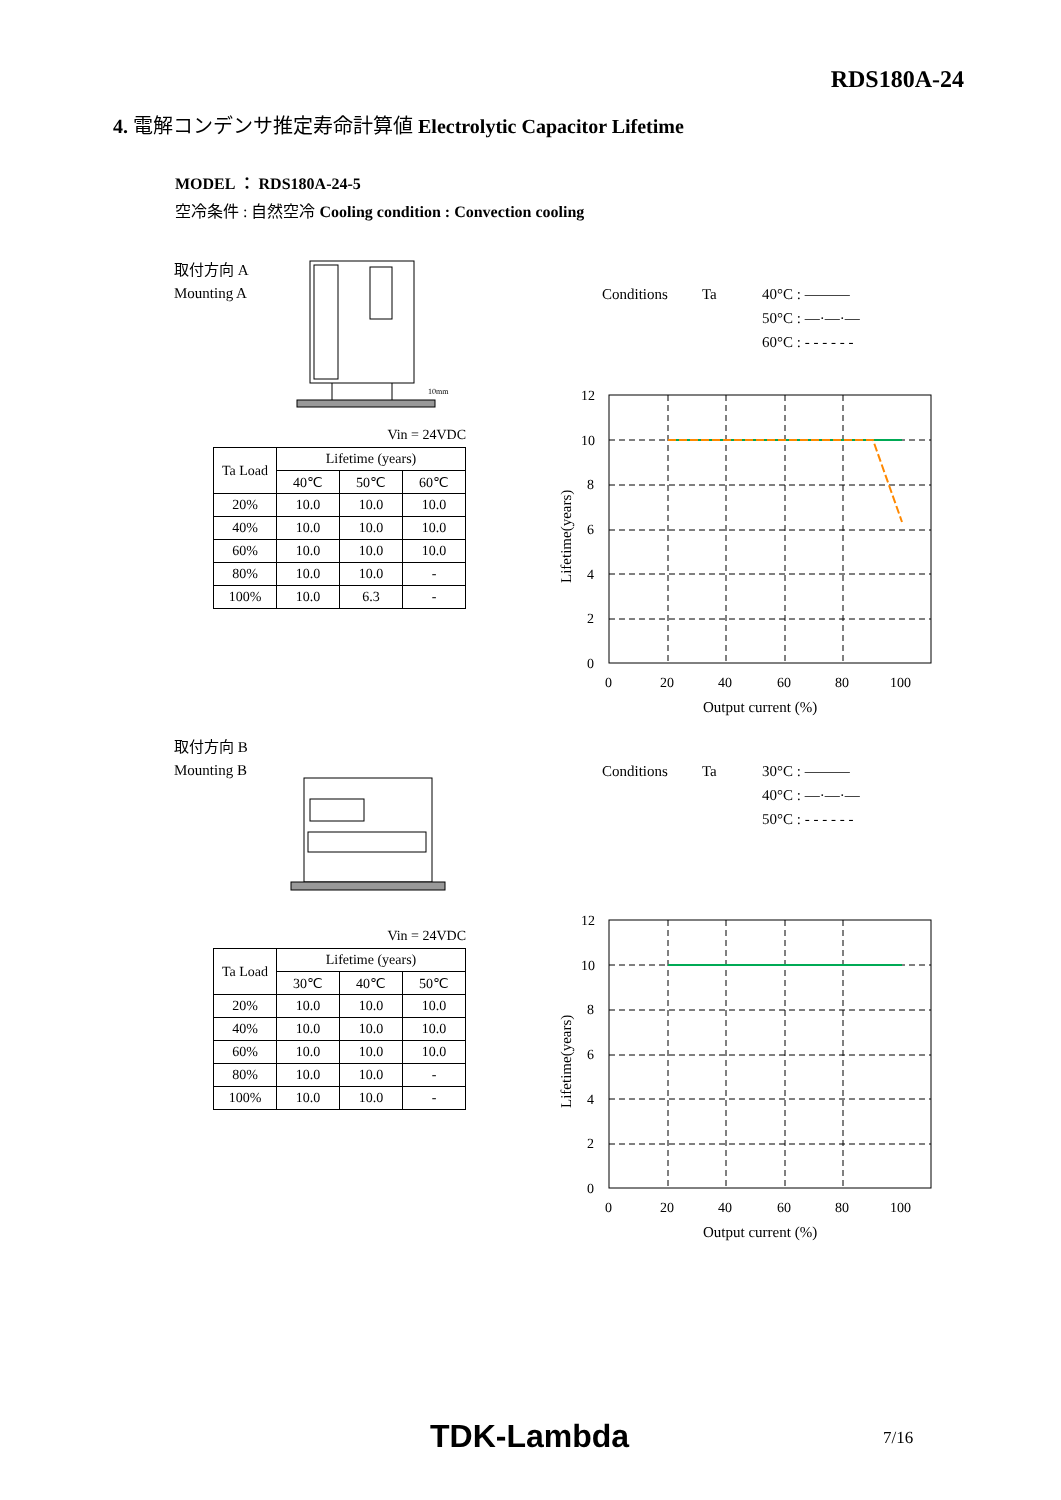RDS180A-24
4. 電解コンデンサ推定寿命計算値 Electrolytic Capacitor Lifetime
MODEL ： RDS180A-24-5
空冷条件 : 自然空冷 Cooling condition : Convection cooling
取付方向 A
Mounting A
10mm
Vin = 24VDC
| Ta Load | Lifetime (years) | | |
| --- | --- | --- | --- |
| | 40℃ | 50℃ | 60℃ |
| 20% | 10.0 | 10.0 | 10.0 |
| 40% | 10.0 | 10.0 | 10.0 |
| 60% | 10.0 | 10.0 | 10.0 |
| 80% | 10.0 | 10.0 | - |
| 100% | 10.0 | 6.3 | - |
Conditions Ta 40°C : ———
50°C : —·—·—
60°C : - - - - - -
12
10
8
6
4
2
0
0
20
40
60
80
100
Output current (%)
Lifetime(years)
取付方向 B
Mounting B
Vin = 24VDC
| Ta Load | Lifetime (years) | | |
| --- | --- | --- | --- |
| | 30℃ | 40℃ | 50℃ |
| 20% | 10.0 | 10.0 | 10.0 |
| 40% | 10.0 | 10.0 | 10.0 |
| 60% | 10.0 | 10.0 | 10.0 |
| 80% | 10.0 | 10.0 | - |
| 100% | 10.0 | 10.0 | - |
Conditions Ta 30°C : ———
40°C : —·—·—
50°C : - - - - - -
12
10
8
6
4
2
0
0
20
40
60
80
100
Output current (%)
Lifetime(years)
TDK-Lambda 7/16